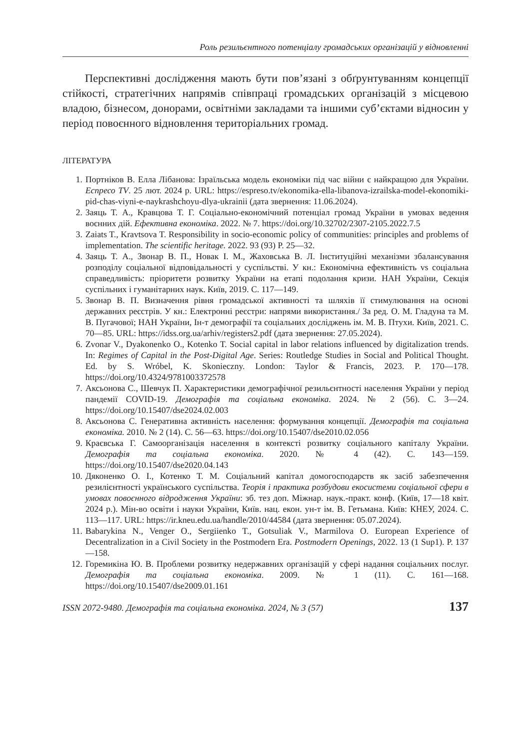Роль резильєнтного потенціалу громадських організацій у відновленні
Перспективні дослідження мають бути пов’язані з обґрунтуванням концепції стійкості, стратегічних напрямів співпраці громадських організацій з місцевою владою, бізнесом, донорами, освітніми закладами та іншими суб’єктами відносин у період повоєнного відновлення територіальних громад.
ЛІТЕРАТУРА
1. Портніков В. Елла Лібанова: Ізраїльська модель економіки під час війни є найкращою для України. Еспресо TV. 25 лют. 2024 р. URL: https://espreso.tv/ekonomika-ella-libanova-izrailska-model-ekonomiki-pid-chas-viyni-e-naykrashchoyu-dlya-ukrainii (дата звернення: 11.06.2024).
2. Заяць Т. А., Кравцова Т. Г. Соціально-економічний потенціал громад України в умовах ведення воєнних дій. Ефективна економіка. 2022. № 7. https://doi.org/10.32702/2307-2105.2022.7.5
3. Zaiats T., Kravtsova T. Responsibility in socio-economic policy of communities: principles and problems of implementation. The scientific heritage. 2022. 93 (93) P. 25—32.
4. Заяць Т. А., Звонар В. П., Новак І. М., Жаховська В. Л. Інституційні механізми збалансування розподілу соціальної відповідальності у суспільстві. У кн.: Економічна ефективність vs соціальна справедливість: пріоритети розвитку України на етапі подолання кризи. НАН України, Секція суспільних і гуманітарних наук. Київ, 2019. С. 117—149.
5. Звонар В. П. Визначення рівня громадської активності та шляхів її стимулювання на основі державних реєстрів. У кн.: Електронні реєстри: напрями використання./ За ред. О. М. Гладуна та М. В. Пугачової; НАН України, Ін-т демографії та соціальних досліджень ім. М. В. Птухи. Київ, 2021. С. 70—85. URL: https://idss.org.ua/arhiv/registers2.pdf (дата звернення: 27.05.2024).
6. Zvonar V., Dyakonenko O., Kotenko T. Social capital in labor relations influenced by digitalization trends. In: Regimes of Capital in the Post-Digital Age. Series: Routledge Studies in Social and Political Thought. Ed. by S. Wróbel, K. Skonieczny. London: Taylor & Francis, 2023. P. 170—178. https://doi.org/10.4324/9781003372578
7. Аксьонова С., Шевчук П. Характеристики демографічної резильєнтності населення України у період пандемії COVID-19. Демографія та соціальна економіка. 2024. № 2 (56). С. 3—24. https://doi.org/10.15407/dse2024.02.003
8. Аксьонова С. Генеративна активність населення: формування концепції. Демографія та соціальна економіка. 2010. № 2 (14). С. 56—63. https://doi.org/10.15407/dse2010.02.056
9. Краєвська Г. Самоорганізація населення в контексті розвитку соціального капіталу України. Демографія та соціальна економіка. 2020. № 4 (42). С. 143—159. https://doi.org/10.15407/dse2020.04.143
10. Дяконенко О. І., Котенко Т. М. Соціальний капітал домогосподарств як засіб забезпечення резилієнтності українського суспільства. Теорія і практика розбудови екосистеми соціальної сфери в умовах повоєнного відродження України: зб. тез доп. Міжнар. наук.-практ. конф. (Київ, 17—18 квіт. 2024 р.). Мін-во освіти і науки України, Київ. нац. екон. ун-т ім. В. Гетьмана. Київ: КНЕУ, 2024. С. 113—117. URL: https://ir.kneu.edu.ua/handle/2010/44584 (дата звернення: 05.07.2024).
11. Babarykina N., Venger O., Sergiienko T., Gotsuliak V., Marmilova O. European Experience of Decentralization in a Civil Society in the Postmodern Era. Postmodern Openings, 2022. 13 (1 Sup1). P. 137—158.
12. Горемикіна Ю. В. Проблеми розвитку недержавних організацій у сфері надання соціальних послуг. Демографія та соціальна економіка. 2009. № 1 (11). С. 161—168. https://doi.org/10.15407/dse2009.01.161
ISSN 2072-9480. Демографія та соціальна економіка. 2024, № 3 (57) 137